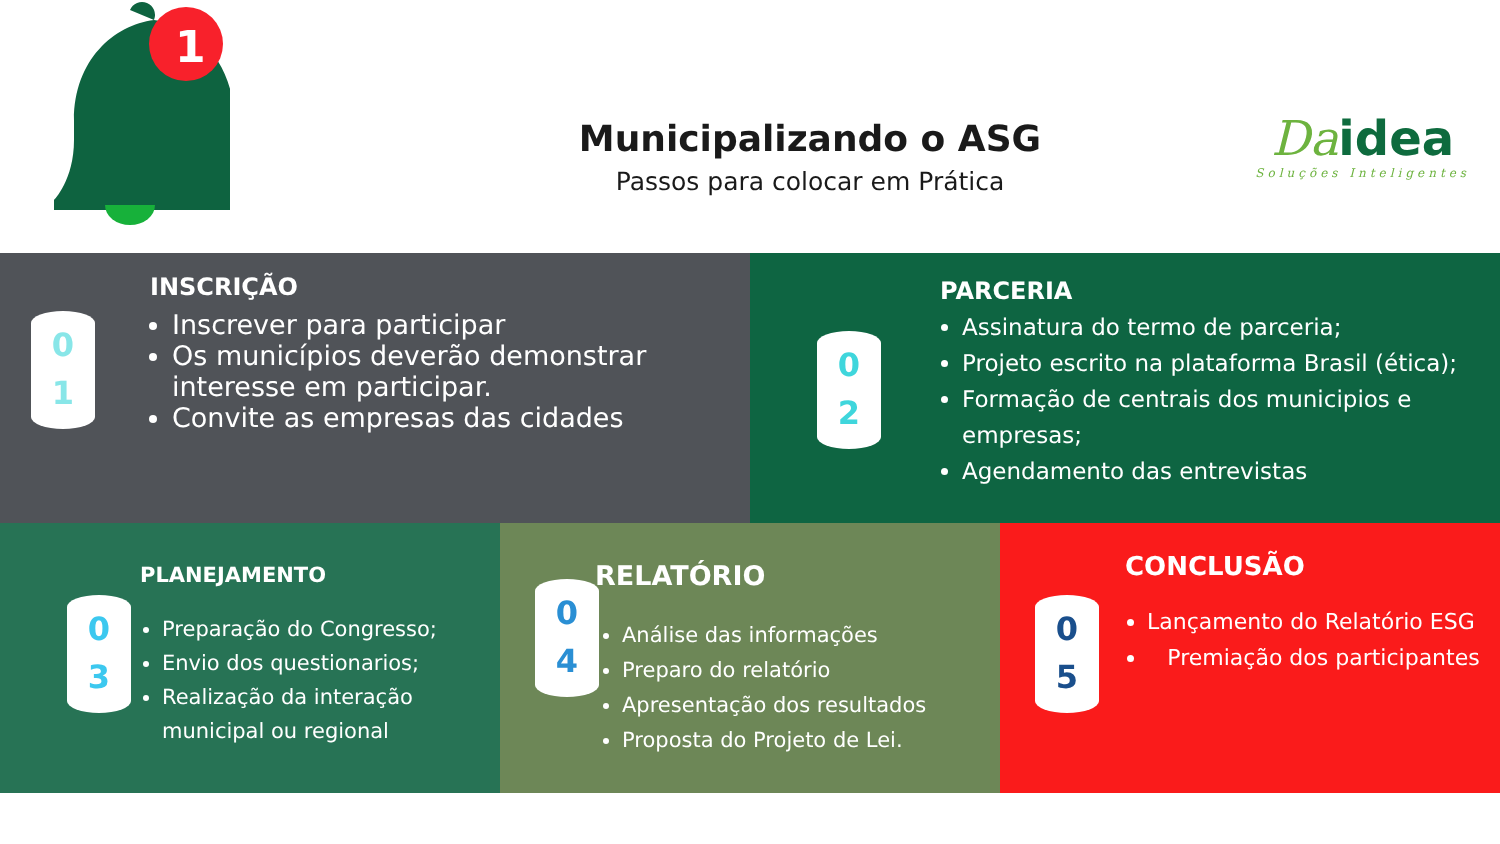1
Municipalizando o ASG
Passos para colocar em Prática
Daidea
Soluções Inteligentes
0
1
INSCRIÇÃO
Inscrever para participar
Os municípios deverão demonstrar interesse em participar.
Convite as empresas das cidades
0
2
PARCERIA
Assinatura do termo de parceria;
Projeto escrito na plataforma Brasil (ética);
Formação de centrais dos municipios e empresas;
Agendamento das entrevistas
0
3
PLANEJAMENTO
Preparação do Congresso;
Envio dos questionarios;
Realização da interação municipal ou regional
0
4
RELATÓRIO
Análise das informações
Preparo do relatório
Apresentação dos resultados
Proposta do Projeto de Lei.
0
5
CONCLUSÃO
Lançamento do Relatório ESG
Premiação dos participantes